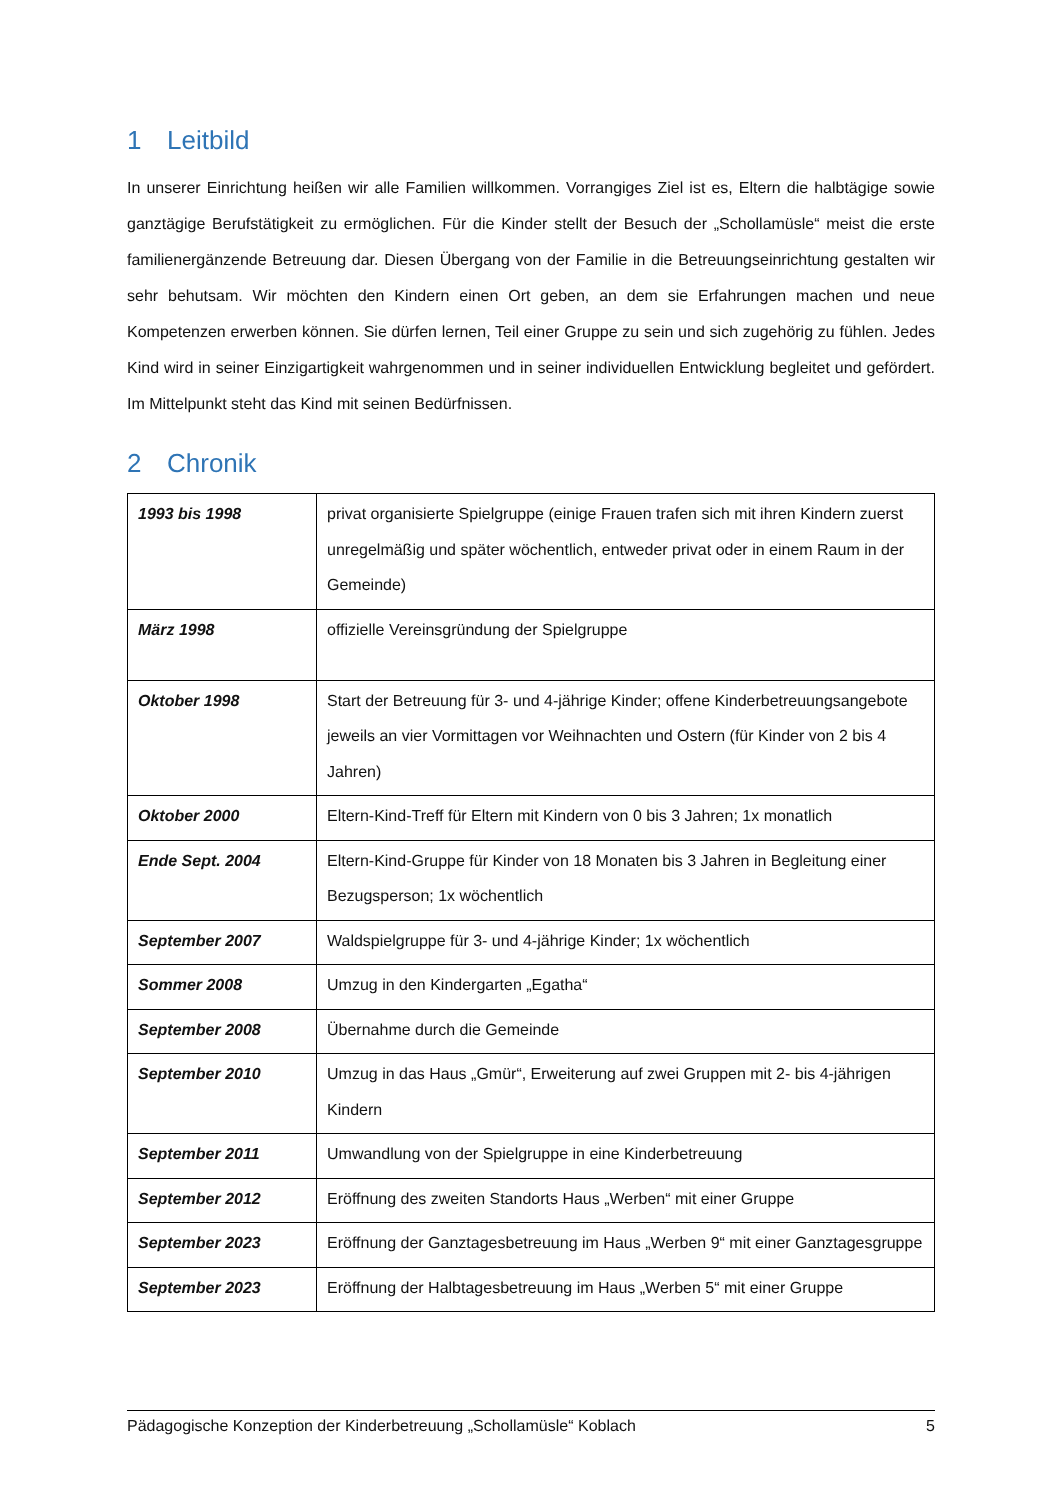1 Leitbild
In unserer Einrichtung heißen wir alle Familien willkommen. Vorrangiges Ziel ist es, Eltern die halbtägige sowie ganztägige Berufstätigkeit zu ermöglichen. Für die Kinder stellt der Besuch der „Schollamüsle“ meist die erste familienergänzende Betreuung dar. Diesen Übergang von der Familie in die Betreuungseinrichtung gestalten wir sehr behutsam. Wir möchten den Kindern einen Ort geben, an dem sie Erfahrungen machen und neue Kompetenzen erwerben können. Sie dürfen lernen, Teil einer Gruppe zu sein und sich zugehörig zu fühlen. Jedes Kind wird in seiner Einzigartigkeit wahrgenommen und in seiner individuellen Entwicklung begleitet und gefördert. Im Mittelpunkt steht das Kind mit seinen Bedürfnissen.
2 Chronik
| 1993 bis 1998 | privat organisierte Spielgruppe (einige Frauen trafen sich mit ihren Kindern zuerst unregelmäßig und später wöchentlich, entweder privat oder in einem Raum in der Gemeinde) |
| März 1998 | offizielle Vereinsgründung der Spielgruppe |
| Oktober 1998 | Start der Betreuung für 3- und 4-jährige Kinder; offene Kinderbetreuungsangebote jeweils an vier Vormittagen vor Weihnachten und Ostern (für Kinder von 2 bis 4 Jahren) |
| Oktober 2000 | Eltern-Kind-Treff für Eltern mit Kindern von 0 bis 3 Jahren; 1x monatlich |
| Ende Sept. 2004 | Eltern-Kind-Gruppe für Kinder von 18 Monaten bis 3 Jahren in Begleitung einer Bezugsperson; 1x wöchentlich |
| September 2007 | Waldspielgruppe für 3- und 4-jährige Kinder; 1x wöchentlich |
| Sommer 2008 | Umzug in den Kindergarten „Egatha“ |
| September 2008 | Übernahme durch die Gemeinde |
| September 2010 | Umzug in das Haus „Gmür“, Erweiterung auf zwei Gruppen mit 2- bis 4-jährigen Kindern |
| September 2011 | Umwandlung von der Spielgruppe in eine Kinderbetreuung |
| September 2012 | Eröffnung des zweiten Standorts Haus „Werben“ mit einer Gruppe |
| September 2023 | Eröffnung der Ganztagesbetreuung im Haus „Werben 9“ mit einer Ganztagesgruppe |
| September 2023 | Eröffnung der Halbtagesbetreuung im Haus „Werben 5“ mit einer Gruppe |
Pädagogische Konzeption der Kinderbetreuung „Schollamüsle“ Koblach 5